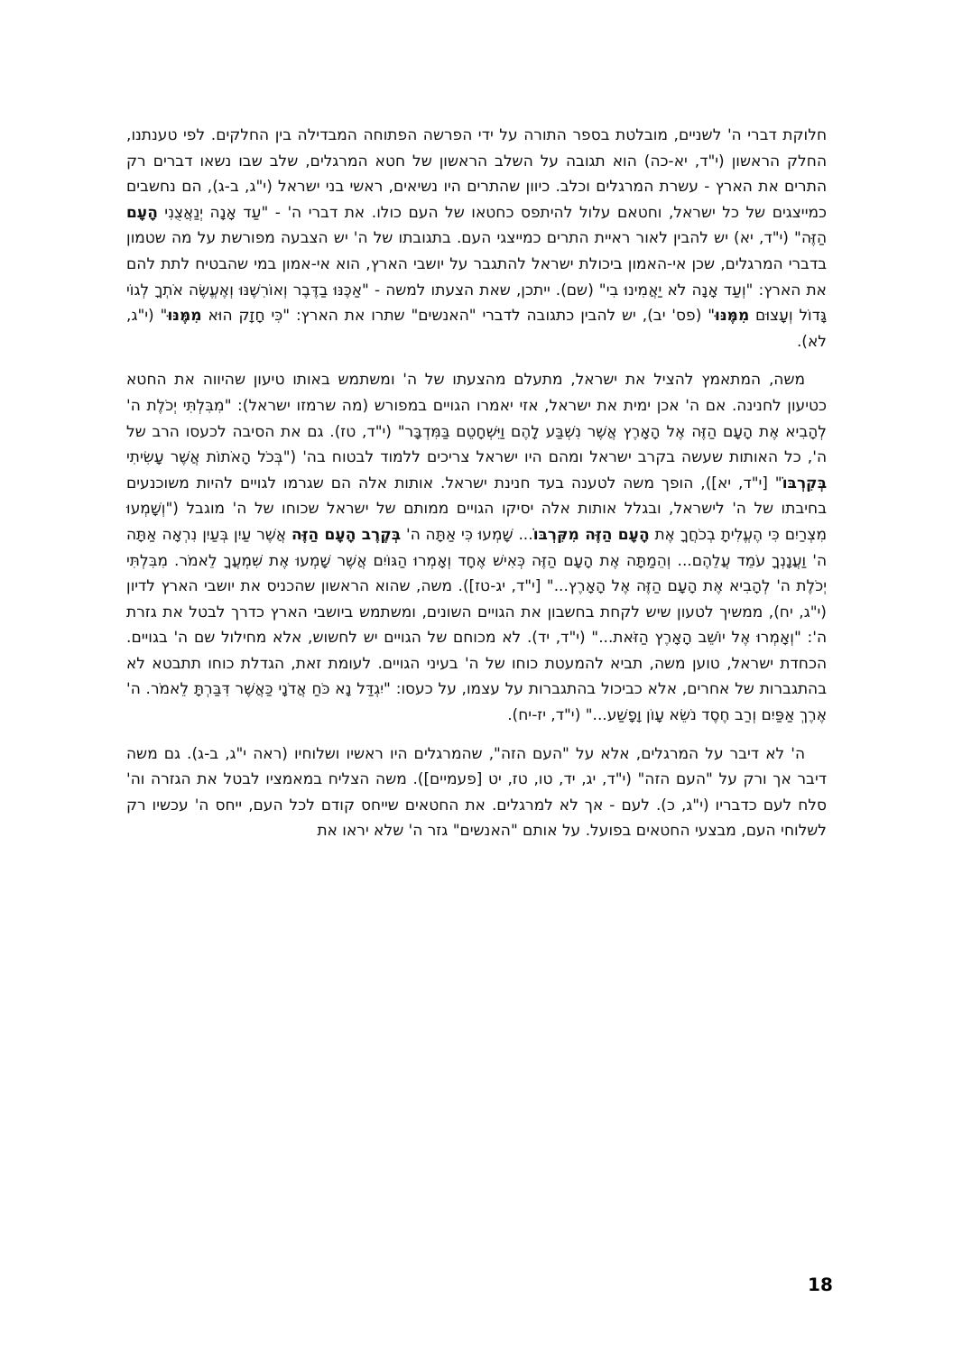חלוקת דברי ה' לשניים, מובלטת בספר התורה על ידי הפרשה הפתוחה המבדילה בין החלקים. לפי טענתנו, החלק הראשון (י"ד, יא-כה) הוא תגובה על השלב הראשון של חטא המרגלים, שלב שבו נשאו דברים רק התרים את הארץ - עשרת המרגלים וכלב. כיוון שהתרים היו נשיאים, ראשי בני ישראל (י"ג, ב-ג), הם נחשבים כמייצגים של כל ישראל, וחטאם עלול להיתפס כחטאו של העם כולו. את דברי ה' - "עַד אָנָה יְנַאֲצֻנִי הָעָם הַזֶּה" (י"ד, יא) יש להבין לאור ראיית התרים כמייצגי העם. בתגובתו של ה' יש הצבעה מפורשת על מה שטמון בדברי המרגלים, שכן אי-האמון ביכולת ישראל להתגבר על יושבי הארץ, הוא אי-אמון במי שהבטיח לתת להם את הארץ: "וְעַד אָנָה לֹא יַאֲמִינוּ בִי" (שם). ייתכן, שאת הצעתו למשה - "אַכֶּנּוּ בַדֶּבֶר וְאוֹרִשֶׁנּוּ וְאֶעֱשֶׂה אֹתְךָ לְגוֹי גָּדוֹל וְעָצוּם מִמֶּנּוּ" (פס' יב), יש להבין כתגובה לדברי "האנשים" שתרו את הארץ: "כִּי חָזָק הוּא מִמֶּנּוּ" (י"ג, לא).
משה, המתאמץ להציל את ישראל, מתעלם מהצעתו של ה' ומשתמש באותו טיעון שהיווה את החטא כטיעון לחנינה. אם ה' אכן ימית את ישראל, אזי יאמרו הגויים במפורש (מה שרמזו ישראל): "מִבִּלְתִּי יְכֹלֶת ה' לְהָבִיא אֶת הָעָם הַזֶּה אֶל הָאָרֶץ אֲשֶׁר נִשְׁבַּע לָהֶם וַיִּשְׁחָטֵם בַּמִּדְבָּר" (י"ד, טז). גם את הסיבה לכעסו הרב של ה', כל האותות שעשה בקרב ישראל ומהם היו ישראל צריכים ללמוד לבטוח בה' ("בְּכֹל הָאֹתוֹת אֲשֶׁר עָשִׂיתִי בְּקִרְבּוֹ" [י"ד, יא]), הופך משה לטענה בעד חנינת ישראל. אותות אלה הם שגרמו לגויים להיות משוכנעים בחיבתו של ה' לישראל, ובגלל אותות אלה יסיקו הגויים ממותם של ישראל שכוחו של ה' מוגבל ("וְשָׁמְעוּ מִצְרַיִם כִּי הֶעֱלִיתָ בְכֹחֲךָ אֶת הָעָם הַזֶּה מִקִּרְבּוֹ... שָׁמְעוּ כִּי אַתָּה ה' בְּקֶרֶב הָעָם הַזֶּה אֲשֶׁר עַיִן בְּעַיִן נִרְאָה אַתָּה ה' וַעֲנָנְךָ עֹמֵד עֲלֵהֶם... וְהֵמַתָּה אֶת הָעָם הַזֶּה כְּאִישׁ אֶחָד וְאָמְרוּ הַגּוֹיִם אֲשֶׁר שָׁמְעוּ אֶת שִׁמְעֲךָ לֵאמֹר. מִבִּלְתִּי יְכֹלֶת ה' לְהָבִיא אֶת הָעָם הַזֶּה אֶל הָאָרֶץ..." [י"ד, יג-טז]). משה, שהוא הראשון שהכניס את יושבי הארץ לדיון (י"ג, יח), ממשיך לטעון שיש לקחת בחשבון את הגויים השונים, ומשתמש ביושבי הארץ כדרך לבטל את גזרת ה': "וְאָמְרוּ אֶל יוֹשֵׁב הָאָרֶץ הַזֹּאת..." (י"ד, יד). לא מכוחם של הגויים יש לחשוש, אלא מחילול שם ה' בגויים. הכחדת ישראל, טוען משה, תביא להמעטת כוחו של ה' בעיני הגויים. לעומת זאת, הגדלת כוחו תתבטא לא בהתגברות של אחרים, אלא כביכול בהתגברות על עצמו, על כעסו: "יִגְדַּל נָא כֹּחַ אֲדֹנָי כַּאֲשֶׁר דִּבַּרְתָּ לֵאמֹר. ה' אֶרֶךְ אַפַּיִם וְרַב חֶסֶד נֹשֵׂא עָוֹן וָפָשַׁע..." (י"ד, יז-יח).
ה' לא דיבר על המרגלים, אלא על "העם הזה", שהמרגלים היו ראשיו ושלוחיו (ראה י"ג, ב-ג). גם משה דיבר אך ורק על "העם הזה" (י"ד, יג, יד, טו, טז, יט [פעמיים]). משה הצליח במאמציו לבטל את הגזרה וה' סלח לעם כדבריו (י"ג, כ). לעם - אך לא למרגלים. את החטאים שייחס קודם לכל העם, ייחס ה' עכשיו רק לשלוחי העם, מבצעי החטאים בפועל. על אותם "האנשים" גזר ה' שלא יראו את
18